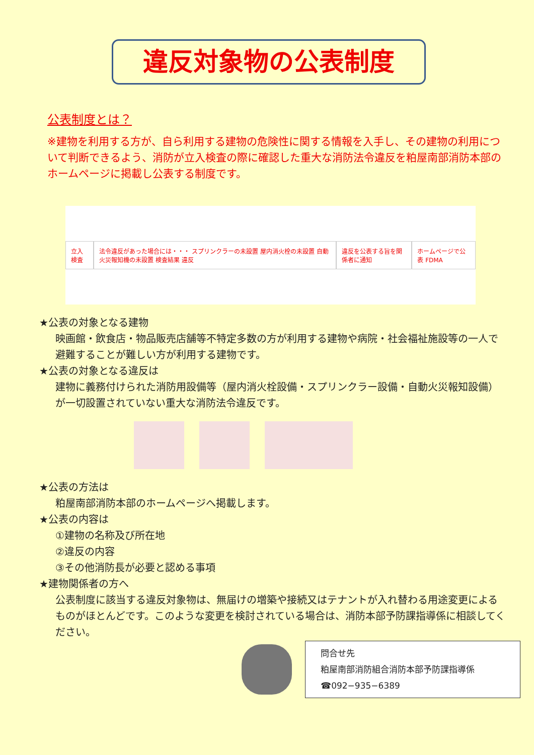違反対象物の公表制度
公表制度とは？
※建物を利用する方が、自ら利用する建物の危険性に関する情報を入手し、その建物の利用について判断できるよう、消防が立入検査の際に確認した重大な消防法令違反を粕屋南部消防本部のホームページに掲載し公表する制度です。
立入検査
法令違反があった場合には・・・ スプリンクラーの未設置 屋内消火栓の未設置 自動火災報知機の未設置 検査結果 違反
違反を公表する旨を関係者に通知 ホームページで公表 FDMA
★公表の対象となる建物
映画館・飲食店・物品販売店舗等不特定多数の方が利用する建物や病院・社会福祉施設等の一人で避難することが難しい方が利用する建物です。
★公表の対象となる違反は
建物に義務付けられた消防用設備等（屋内消火栓設備・スプリンクラー設備・自動火災報知設備）が一切設置されていない重大な消防法令違反です。
★公表の方法は
粕屋南部消防本部のホームページへ掲載します。
★公表の内容は
①建物の名称及び所在地
②違反の内容
③その他消防長が必要と認める事項
★建物関係者の方へ
公表制度に該当する違反対象物は、無届けの増築や接続又はテナントが入れ替わる用途変更によるものがほとんどです。このような変更を検討されている場合は、消防本部予防課指導係に相談してください。
問合せ先
粕屋南部消防組合消防本部予防課指導係
☎092−935−6389